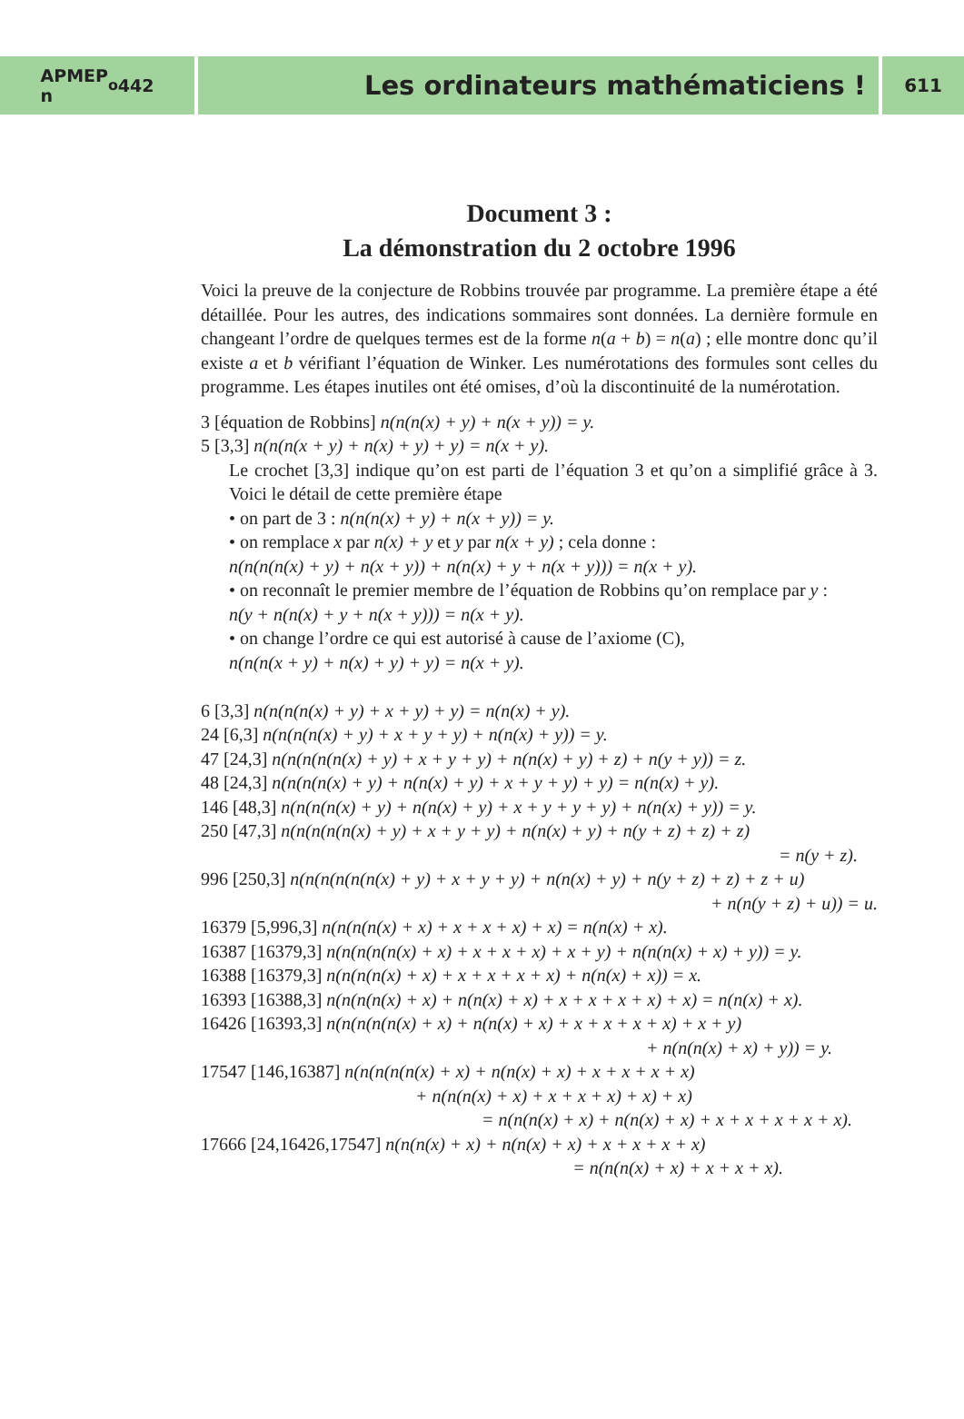APMEP
n<sup>o</sup> 442
Les ordinateurs mathématiciens !
611
Document 3 :
La démonstration du 2 octobre 1996
Voici la preuve de la conjecture de Robbins trouvée par programme. La première étape a été détaillée. Pour les autres, des indications sommaires sont données. La dernière formule en changeant l’ordre de quelques termes est de la forme n(a + b) = n(a) ; elle montre donc qu’il existe a et b vérifiant l’équation de Winker. Les numérotations des formules sont celles du programme. Les étapes inutiles ont été omises, d’où la discontinuité de la numérotation.
3 [équation de Robbins] n(n(n(x) + y) + n(x + y)) = y.
5 [3,3] n(n(n(x + y) + n(x) + y) + y) = n(x + y).
Le crochet [3,3] indique qu’on est parti de l’équation 3 et qu’on a simplifié grâce à 3. Voici le détail de cette première étape
• on part de 3 : n(n(n(x) + y) + n(x + y)) = y.
• on remplace x par n(x) + y et y par n(x + y) ; cela donne :
n(n(n(n(x) + y) + n(x + y)) + n(n(x) + y + n(x + y))) = n(x + y).
• on reconnaît le premier membre de l’équation de Robbins qu’on remplace par y :
n(y + n(n(x) + y + n(x + y))) = n(x + y).
• on change l’ordre ce qui est autorisé à cause de l’axiome (C),
n(n(n(x + y) + n(x) + y) + y) = n(x + y).
6 [3,3] n(n(n(n(x) + y) + x + y) + y) = n(n(x) + y).
24 [6,3] n(n(n(n(x) + y) + x + y + y) + n(n(x) + y)) = y.
47 [24,3] n(n(n(n(n(x) + y) + x + y + y) + n(n(x) + y) + z) + n(y + y)) = z.
48 [24,3] n(n(n(n(x) + y) + n(n(x) + y) + x + y + y) + y) = n(n(x) + y).
146 [48,3] n(n(n(n(x) + y) + n(n(x) + y) + x + y + y + y) + n(n(x) + y)) = y.
250 [47,3] n(n(n(n(n(x) + y) + x + y + y) + n(n(x) + y) + n(y + z) + z) + z)
= n(y + z).
996 [250,3] n(n(n(n(n(n(x) + y) + x + y + y) + n(n(x) + y) + n(y + z) + z) + z + u)
+ n(n(y + z) + u)) = u.
16379 [5,996,3] n(n(n(n(x) + x) + x + x + x) + x) = n(n(x) + x).
16387 [16379,3] n(n(n(n(n(x) + x) + x + x + x) + x + y) + n(n(n(x) + x) + y)) = y.
16388 [16379,3] n(n(n(n(x) + x) + x + x + x + x) + n(n(x) + x)) = x.
16393 [16388,3] n(n(n(n(x) + x) + n(n(x) + x) + x + x + x + x) + x) = n(n(x) + x).
16426 [16393,3] n(n(n(n(n(x) + x) + n(n(x) + x) + x + x + x + x) + x + y)
+ n(n(n(x) + x) + y)) = y.
17547 [146,16387] n(n(n(n(n(x) + x) + n(n(x) + x) + x + x + x + x)
+ n(n(n(x) + x) + x + x + x) + x) + x)
= n(n(n(x) + x) + n(n(x) + x) + x + x + x + x + x).
17666 [24,16426,17547] n(n(n(x) + x) + n(n(x) + x) + x + x + x + x)
= n(n(n(x) + x) + x + x + x).